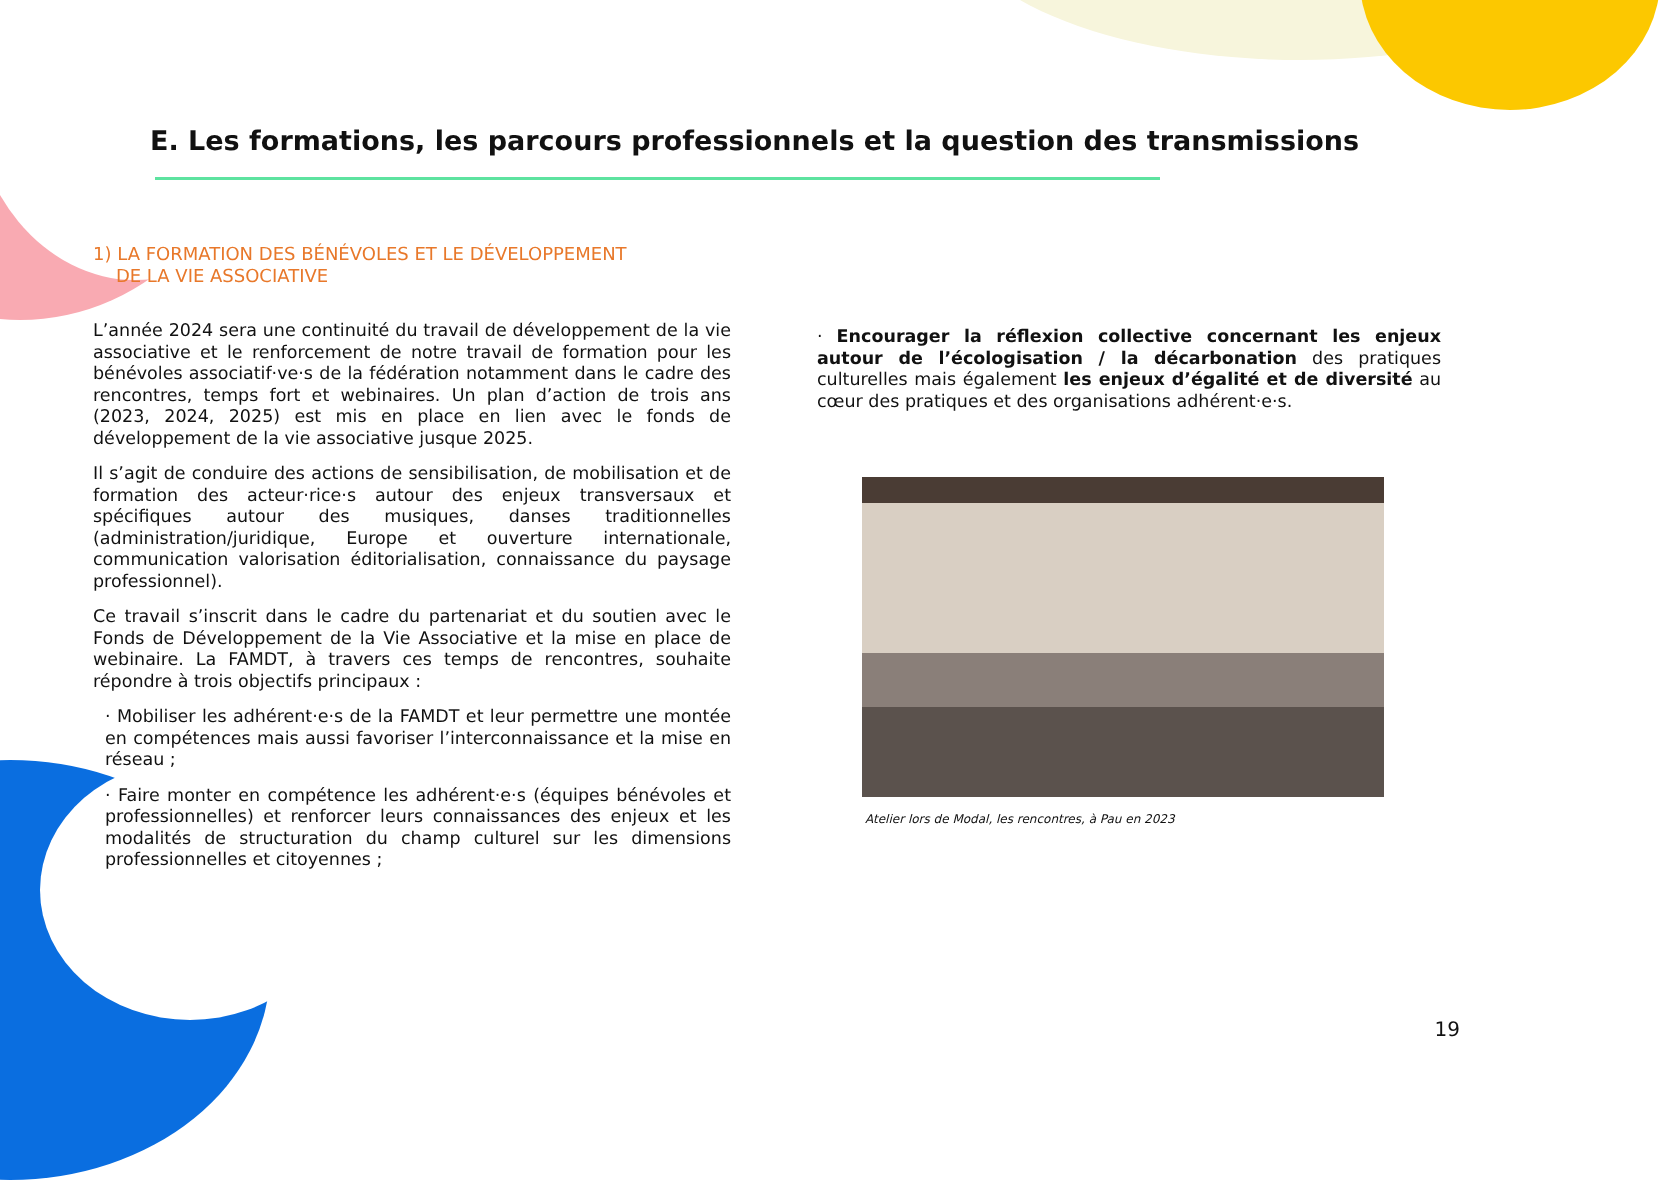E. Les formations, les parcours professionnels et la question des transmissions
1) LA FORMATION DES BÉNÉVOLES ET LE DÉVELOPPEMENT
DE LA VIE ASSOCIATIVE
L’année 2024 sera une continuité du travail de développement de la vie associative et le renforcement de notre travail de formation pour les bénévoles associatif·ve·s de la fédération notamment dans le cadre des rencontres, temps fort et webinaires. Un plan d’action de trois ans (2023, 2024, 2025) est mis en place en lien avec le fonds de développement de la vie associative jusque 2025.
Il s’agit de conduire des actions de sensibilisation, de mobilisation et de formation des acteur·rice·s autour des enjeux transversaux et spécifiques autour des musiques, danses traditionnelles (administration/juridique, Europe et ouverture internationale, communication valorisation éditorialisation, connaissance du paysage professionnel).
Ce travail s’inscrit dans le cadre du partenariat et du soutien avec le Fonds de Développement de la Vie Associative et la mise en place de webinaire. La FAMDT, à travers ces temps de rencontres, souhaite répondre à trois objectifs principaux :
· Mobiliser les adhérent·e·s de la FAMDT et leur permettre une montée en compétences mais aussi favoriser l’interconnaissance et la mise en réseau ;
· Faire monter en compétence les adhérent·e·s (équipes bénévoles et professionnelles) et renforcer leurs connaissances des enjeux et les modalités de structuration du champ culturel sur les dimensions professionnelles et citoyennes ;
· Encourager la réflexion collective concernant les enjeux autour de l’écologisation / la décarbonation des pratiques culturelles mais également les enjeux d’égalité et de diversité au cœur des pratiques et des organisations adhérent·e·s.
Atelier lors de Modal, les rencontres, à Pau en 2023
19